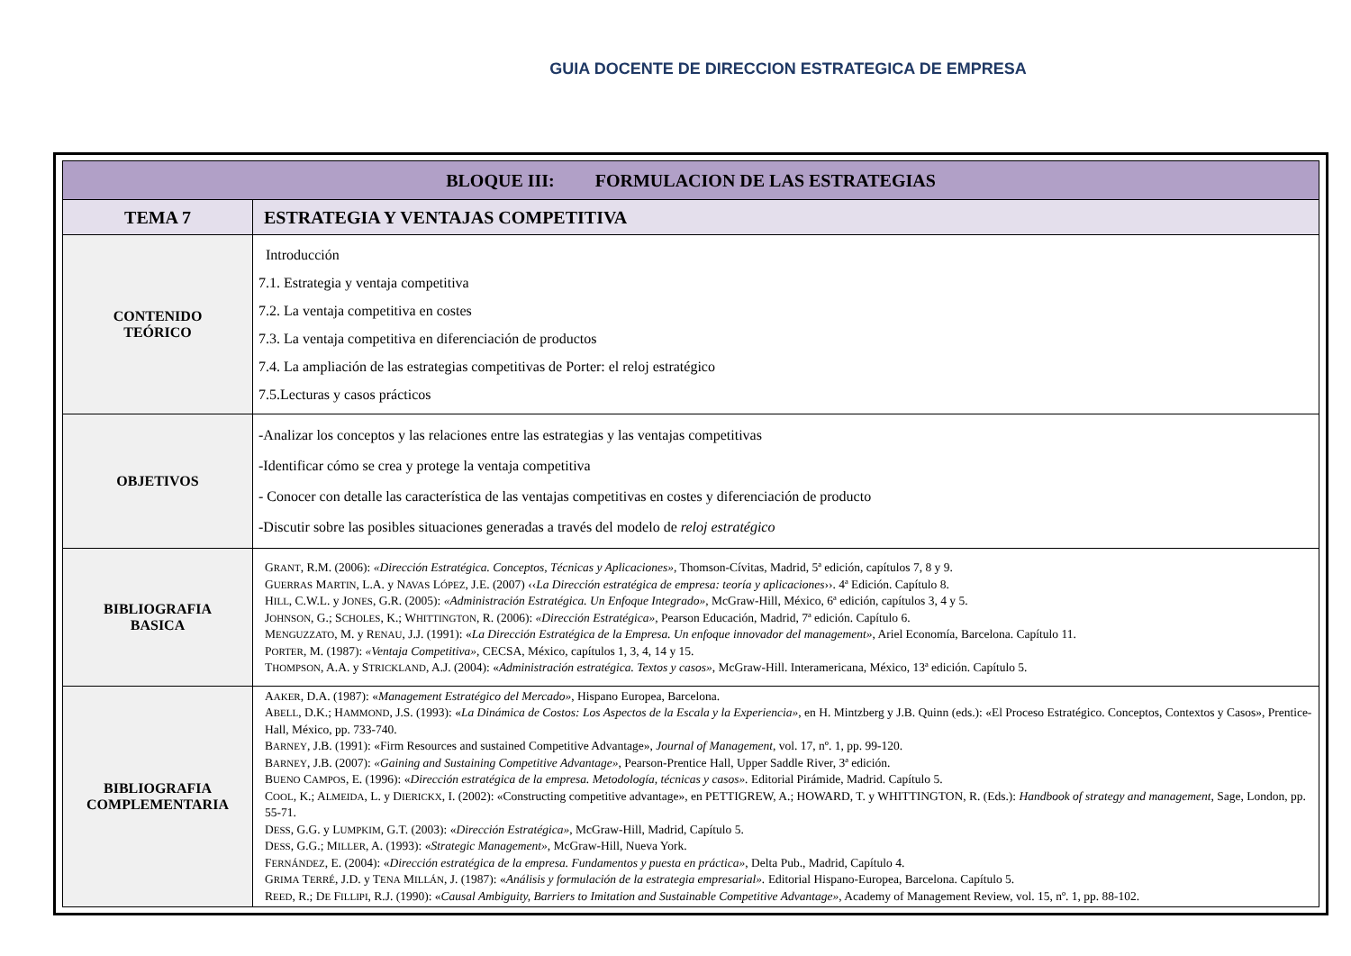GUIA DOCENTE DE DIRECCION ESTRATEGICA DE EMPRESA
| BLOQUE III: FORMULACION DE LAS ESTRATEGIAS | |
| TEMA 7 | ESTRATEGIA Y VENTAJAS COMPETITIVA |
| CONTENIDO TEÓRICO | Introducción 7.1. Estrategia y ventaja competitiva 7.2. La ventaja competitiva en costes 7.3. La ventaja competitiva en diferenciación de productos 7.4. La ampliación de las estrategias competitivas de Porter: el reloj estratégico 7.5.Lecturas y casos prácticos |
| OBJETIVOS | -Analizar los conceptos y las relaciones entre las estrategias y las ventajas competitivas -Identificar cómo se crea y protege la ventaja competitiva - Conocer con detalle las característica de las ventajas competitivas en costes y diferenciación de producto -Discutir sobre las posibles situaciones generadas a través del modelo de reloj estratégico |
| BIBLIOGRAFIA BASICA | G RANT , R.M. (2006): «Dirección Estratégica. Conceptos, Técnicas y Aplicaciones» , Thomson-Cívitas, Madrid, 5ª edición, capítulos 7, 8 y 9. G UERRAS M ARTIN , L.A. y N AVAS L ÓPEZ , J.E. (2007) ‹‹ La Dirección estratégica de empresa: teoría y aplicaciones ››. 4ª Edición. Capítulo 8. H ILL , C.W.L. y J ONES , G.R. (2005): «Administración Estratégica. Un Enfoque Integrado», McGraw-Hill, México, 6ª edición, capítulos 3, 4 y 5. J OHNSON , G.; S CHOLES , K.; W HITTINGTON , R. (2006): «Dirección Estratégica», Pearson Educación, Madrid, 7ª edición. Capítulo 6. M ENGUZZATO , M. y R ENAU , J.J. (1991): « La Dirección Estratégica de la Empresa. Un enfoque innovador del management» , Ariel Economía, Barcelona. Capítulo 11. P ORTER , M. (1987): «Ventaja Competitiva», CECSA, México, capítulos 1, 3, 4, 14 y 15. T HOMPSON , A.A. y S TRICKLAND , A.J. (2004): « Administración estratégica. Textos y casos» , McGraw-Hill. Interamericana, México, 13ª edición. Capítulo 5. |
| BIBLIOGRAFIA COMPLEMENTARIA | A AKER , D.A. (1987): « Management Estratégico del Mercado» , Hispano Europea, Barcelona. A BELL , D.K.; H AMMOND , J.S. (1993): « La Dinámica de Costos: Los Aspectos de la Escala y la Experiencia» , en H. Mintzberg y J.B. Quinn (eds.): «El Proceso Estratégico. Conceptos, Contextos y Casos», Prentice-Hall, México, pp. 733-740. B ARNEY , J.B. (1991): «Firm Resources and sustained Competitive Advantage», Journal of Management , vol. 17, nº. 1, pp. 99-120. B ARNEY , J.B. (2007): «Gaining and Sustaining Competitive Advantage» , Pearson-Prentice Hall, Upper Saddle River, 3ª edición. B UENO C AMPOS , E. (1996): « Dirección estratégica de la empresa. Metodología, técnicas y casos». Editorial Pirámide, Madrid. Capítulo 5. C OOL , K.; A LMEIDA , L. y D IERICKX , I. (2002): «Constructing competitive advantage», en PETTIGREW, A.; HOWARD, T. y WHITTINGTON, R. (Eds.): Handbook of strategy and management , Sage, London, pp. 55-71. D ESS , G.G. y L UMPKIM , G.T. (2003): « Dirección Estratégica», McGraw-Hill, Madrid, Capítulo 5. D ESS , G.G.; M ILLER , A. (1993): « Strategic Management» , McGraw-Hill, Nueva York. F ERNÁNDEZ , E. (2004): « Dirección estratégica de la empresa. Fundamentos y puesta en práctica» , Delta Pub., Madrid, Capítulo 4. G RIMA T ERRÉ , J.D. y T ENA M ILLÁN , J. (1987): « Análisis y formulación de la estrategia empresarial». Editorial Hispano-Europea, Barcelona. Capítulo 5. R EED , R.; D E F ILLIPI , R.J. (1990): « Causal Ambiguity, Barriers to Imitation and Sustainable Competitive Advantage» , Academy of Management Review, vol. 15, nº. 1, pp. 88-102. |